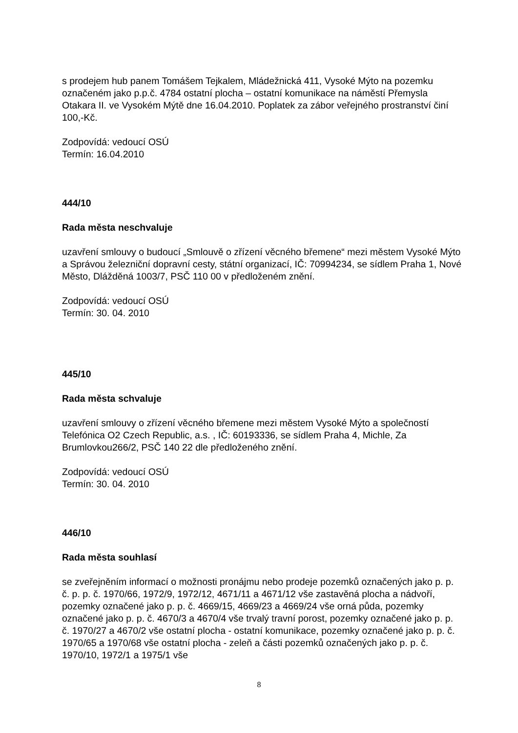s prodejem hub panem Tomášem Tejkalem, Mládežnická 411, Vysoké Mýto na pozemku označeném jako p.p.č. 4784 ostatní plocha – ostatní komunikace na náměstí Přemysla Otakara II. ve Vysokém Mýtě dne 16.04.2010. Poplatek za zábor veřejného prostranství činí 100,-Kč.
Zodpovídá: vedoucí OSÚ
Termín: 16.04.2010
444/10
Rada města neschvaluje
uzavření smlouvy o budoucí „Smlouvě o zřízení věcného břemene“ mezi městem Vysoké Mýto a Správou železniční dopravní cesty, státní organizací, IČ: 70994234, se sídlem Praha 1, Nové Město, Dlážděná 1003/7, PSČ 110 00 v předloženém znění.
Zodpovídá: vedoucí OSÚ
Termín: 30. 04. 2010
445/10
Rada města schvaluje
uzavření smlouvy o zřízení věcného břemene mezi městem Vysoké Mýto a společností Telefónica O2 Czech Republic, a.s. , IČ: 60193336, se sídlem Praha 4, Michle, Za Brumlovkou266/2, PSČ 140 22 dle předloženého znění.
Zodpovídá: vedoucí OSÚ
Termín: 30. 04. 2010
446/10
Rada města souhlasí
se zveřejněním informací o možnosti pronájmu nebo prodeje pozemků označených jako p. p. č. p. p. č. 1970/66, 1972/9, 1972/12, 4671/11 a 4671/12 vše zastavěná plocha a nádvoří, pozemky označené jako p. p. č. 4669/15, 4669/23 a 4669/24 vše orná půda, pozemky označené jako p. p. č. 4670/3 a 4670/4 vše trvalý travní porost, pozemky označené jako p. p. č. 1970/27 a 4670/2 vše ostatní plocha - ostatní komunikace, pozemky označené jako p. p. č. 1970/65 a 1970/68 vše ostatní plocha - zeleň a části pozemků označených jako p. p. č. 1970/10, 1972/1 a 1975/1 vše
8